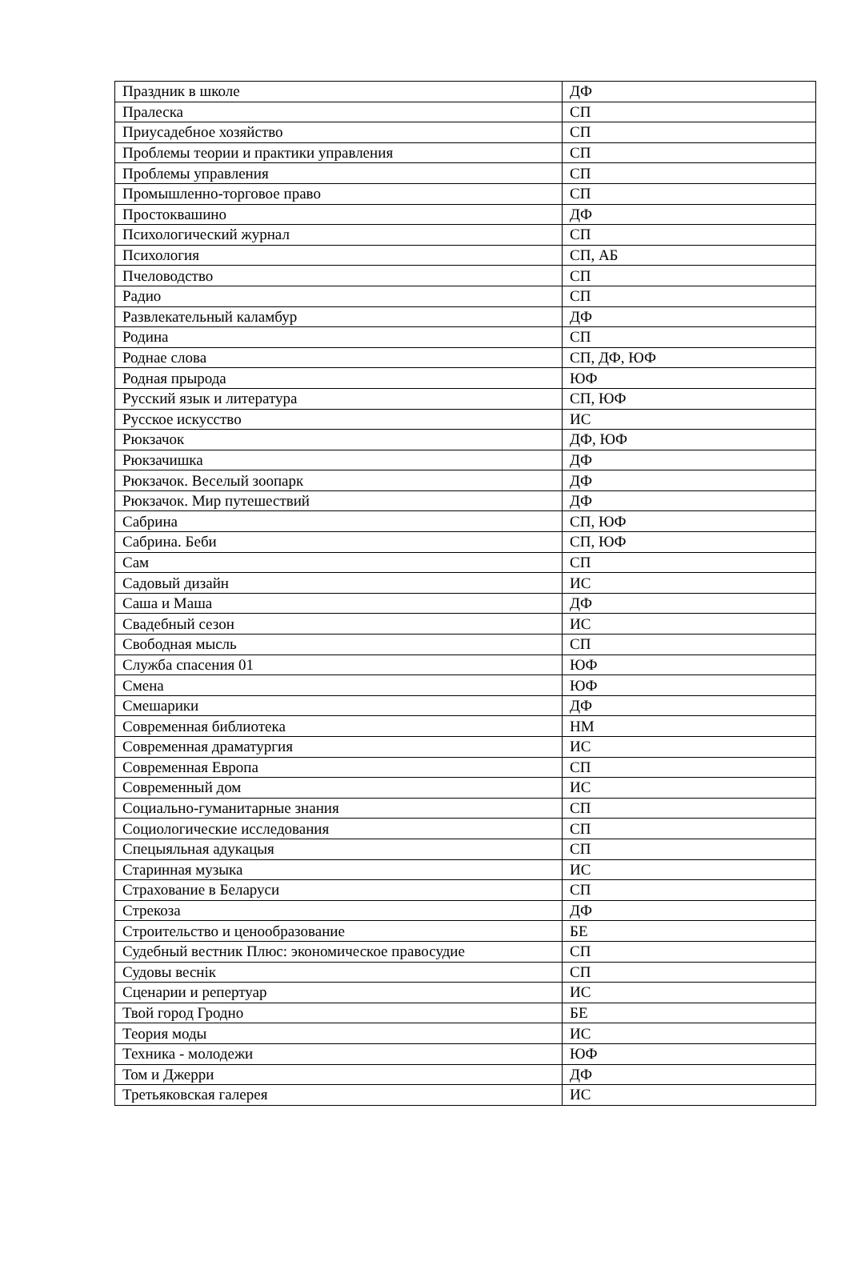| Праздник в школе | ДФ |
| Пралеска | СП |
| Приусадебное хозяйство | СП |
| Проблемы теории и практики управления | СП |
| Проблемы управления | СП |
| Промышленно-торговое право | СП |
| Простоквашино | ДФ |
| Психологический журнал | СП |
| Психология | СП, АБ |
| Пчеловодство | СП |
| Радио | СП |
| Развлекательный каламбур | ДФ |
| Родина | СП |
| Роднае слова | СП, ДФ, ЮФ |
| Родная прырода | ЮФ |
| Русский язык и литература | СП, ЮФ |
| Русское искусство | ИС |
| Рюкзачок | ДФ, ЮФ |
| Рюкзачишка | ДФ |
| Рюкзачок. Веселый зоопарк | ДФ |
| Рюкзачок. Мир путешествий | ДФ |
| Сабрина | СП, ЮФ |
| Сабрина. Беби | СП, ЮФ |
| Сам | СП |
| Садовый дизайн | ИС |
| Саша и Маша | ДФ |
| Свадебный сезон | ИС |
| Свободная мысль | СП |
| Служба спасения 01 | ЮФ |
| Смена | ЮФ |
| Смешарики | ДФ |
| Современная библиотека | НМ |
| Современная драматургия | ИС |
| Современная Европа | СП |
| Современный дом | ИС |
| Социально-гуманитарные знания | СП |
| Социологические исследования | СП |
| Спецыяльная адукацыя | СП |
| Старинная музыка | ИС |
| Страхование в Беларуси | СП |
| Стрекоза | ДФ |
| Строительство и ценообразование | БЕ |
| Судебный вестник Плюс: экономическое правосудие | СП |
| Судовы веснiк | СП |
| Сценарии и репертуар | ИС |
| Твой город Гродно | БЕ |
| Теория моды | ИС |
| Техника - молодежи | ЮФ |
| Том и Джерри | ДФ |
| Третьяковская галерея | ИС |